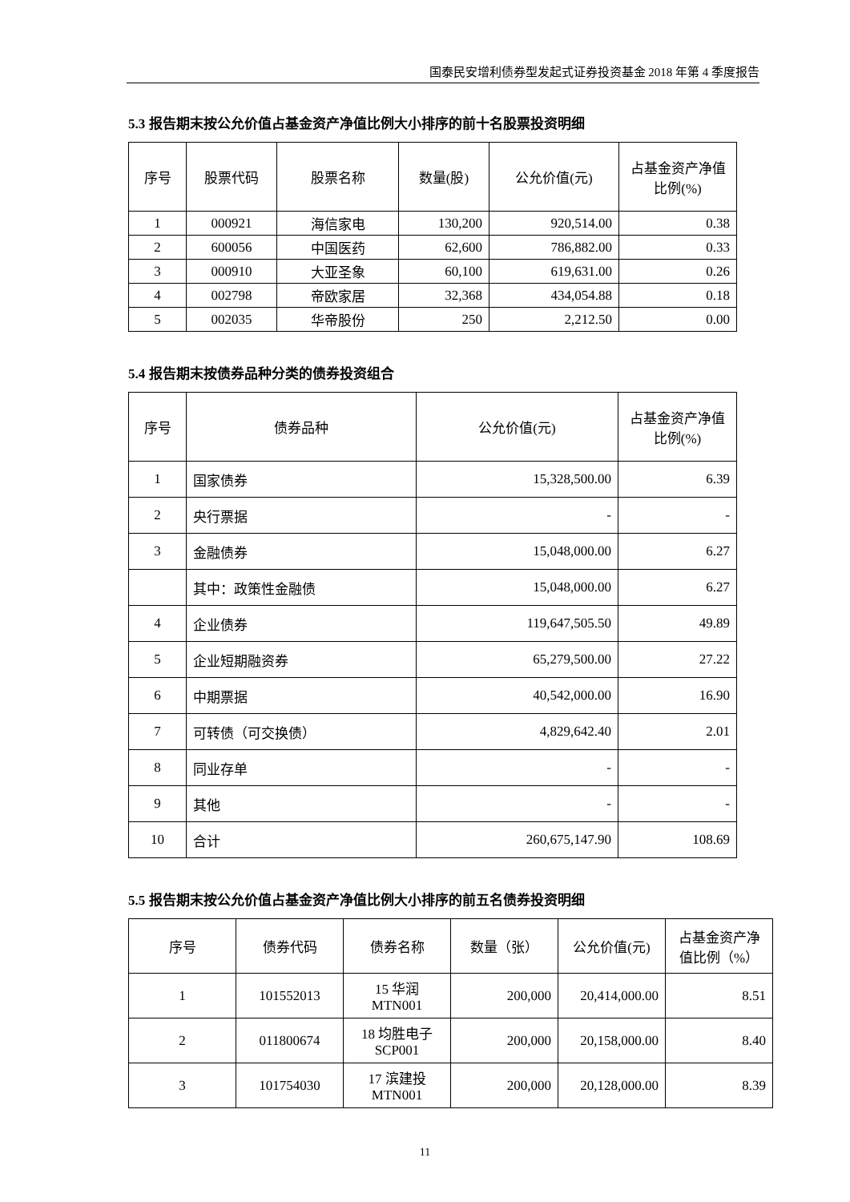国泰民安增利债券型发起式证券投资基金 2018 年第 4 季度报告
5.3 报告期末按公允价值占基金资产净值比例大小排序的前十名股票投资明细
| 序号 | 股票代码 | 股票名称 | 数量(股) | 公允价值(元) | 占基金资产净值比例(%) |
| --- | --- | --- | --- | --- | --- |
| 1 | 000921 | 海信家电 | 130,200 | 920,514.00 | 0.38 |
| 2 | 600056 | 中国医药 | 62,600 | 786,882.00 | 0.33 |
| 3 | 000910 | 大亚圣象 | 60,100 | 619,631.00 | 0.26 |
| 4 | 002798 | 帝欧家居 | 32,368 | 434,054.88 | 0.18 |
| 5 | 002035 | 华帝股份 | 250 | 2,212.50 | 0.00 |
5.4 报告期末按债券品种分类的债券投资组合
| 序号 | 债券品种 | 公允价值(元) | 占基金资产净值比例(%) |
| --- | --- | --- | --- |
| 1 | 国家债券 | 15,328,500.00 | 6.39 |
| 2 | 央行票据 | - | - |
| 3 | 金融债券 | 15,048,000.00 | 6.27 |
| | 其中：政策性金融债 | 15,048,000.00 | 6.27 |
| 4 | 企业债券 | 119,647,505.50 | 49.89 |
| 5 | 企业短期融资券 | 65,279,500.00 | 27.22 |
| 6 | 中期票据 | 40,542,000.00 | 16.90 |
| 7 | 可转债（可交换债） | 4,829,642.40 | 2.01 |
| 8 | 同业存单 | - | - |
| 9 | 其他 | - | - |
| 10 | 合计 | 260,675,147.90 | 108.69 |
5.5 报告期末按公允价值占基金资产净值比例大小排序的前五名债券投资明细
| 序号 | 债券代码 | 债券名称 | 数量（张） | 公允价值(元) | 占基金资产净值比例（%） |
| --- | --- | --- | --- | --- | --- |
| 1 | 101552013 | 15 华润 MTN001 | 200,000 | 20,414,000.00 | 8.51 |
| 2 | 011800674 | 18 均胜电子 SCP001 | 200,000 | 20,158,000.00 | 8.40 |
| 3 | 101754030 | 17 滨建投 MTN001 | 200,000 | 20,128,000.00 | 8.39 |
11